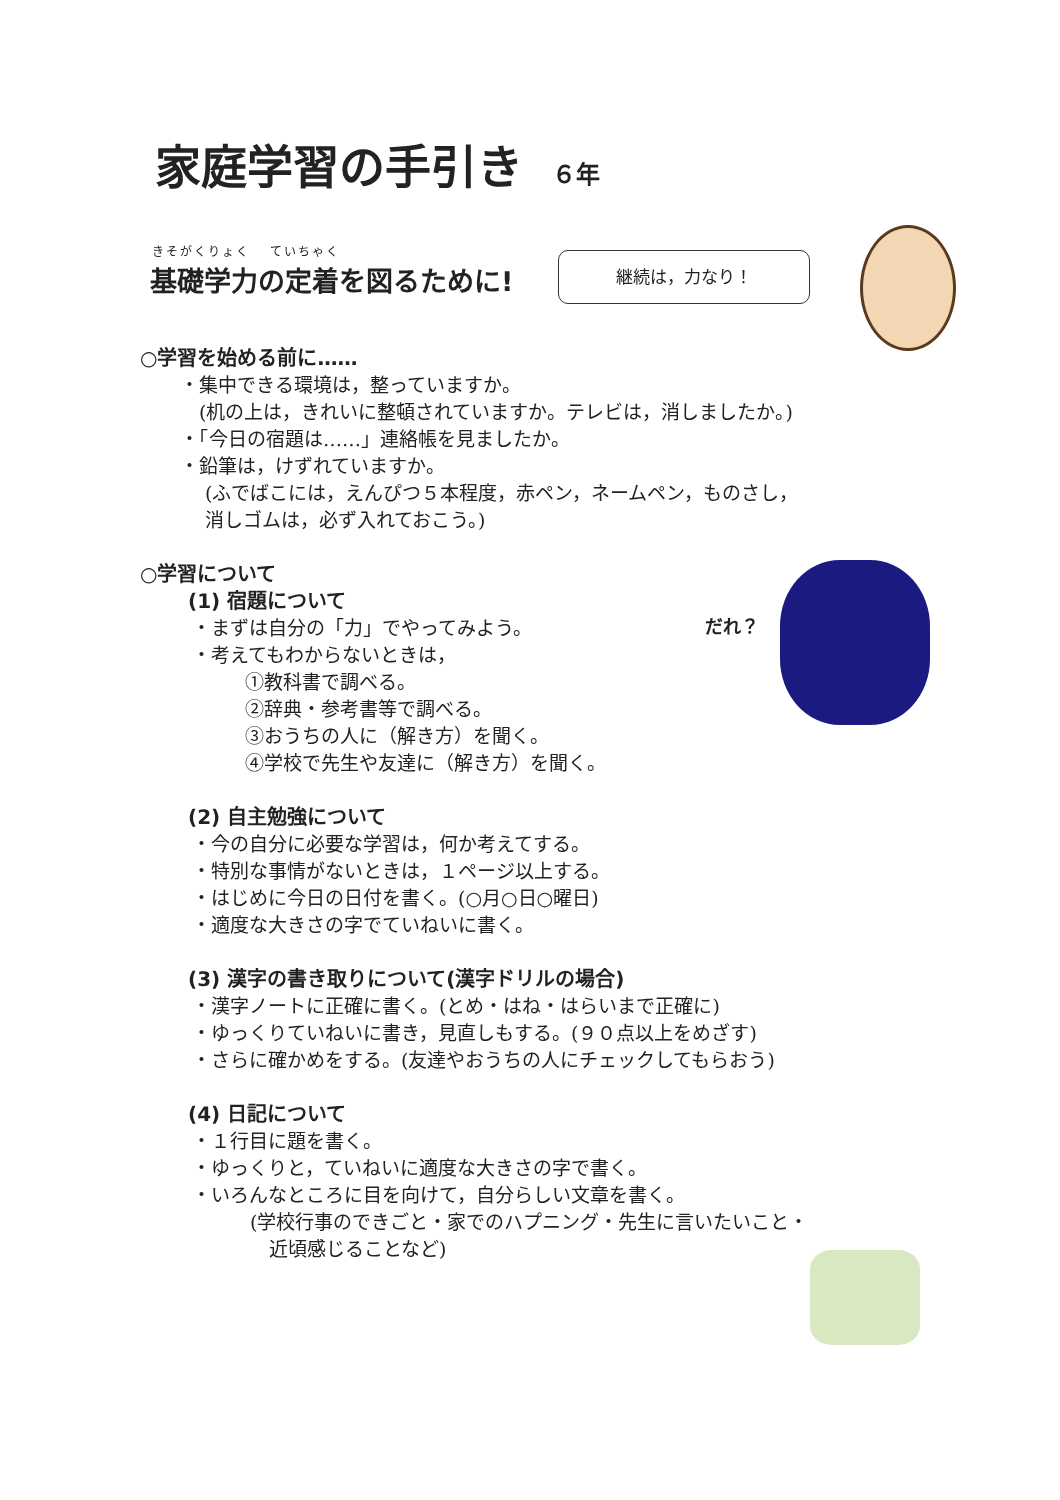家庭学習の手引き ６年
きそがくりょく　 ていちゃく
基礎学力の定着を図るために! 継続は，力なり！
だれ？
○学習を始める前に……
・集中できる環境は，整っていますか。
　(机の上は，きれいに整頓されていますか。テレビは，消しましたか。)
・「今日の宿題は……」連絡帳を見ましたか。
・鉛筆は，けずれていますか。
　 (ふでばこには，えんぴつ５本程度，赤ペン，ネームペン，ものさし，
　 消しゴムは，必ず入れておこう。)
○学習について
(1) 宿題について
・まずは自分の「力」でやってみよう。
・考えてもわからないときは，
①教科書で調べる。
②辞典・参考書等で調べる。
③おうちの人に（解き方）を聞く。
④学校で先生や友達に（解き方）を聞く。
(2) 自主勉強について
・今の自分に必要な学習は，何か考えてする。
・特別な事情がないときは，１ページ以上する。
・はじめに今日の日付を書く。(○月○日○曜日)
・適度な大きさの字でていねいに書く。
(3) 漢字の書き取りについて(漢字ドリルの場合)
・漢字ノートに正確に書く。(とめ・はね・はらいまで正確に)
・ゆっくりていねいに書き，見直しもする。(９０点以上をめざす)
・さらに確かめをする。(友達やおうちの人にチェックしてもらおう)
(4) 日記について
・１行目に題を書く。
・ゆっくりと，ていねいに適度な大きさの字で書く。
・いろんなところに目を向けて，自分らしい文章を書く。
(学校行事のできごと・家でのハプニング・先生に言いたいこと・
　近頃感じることなど)